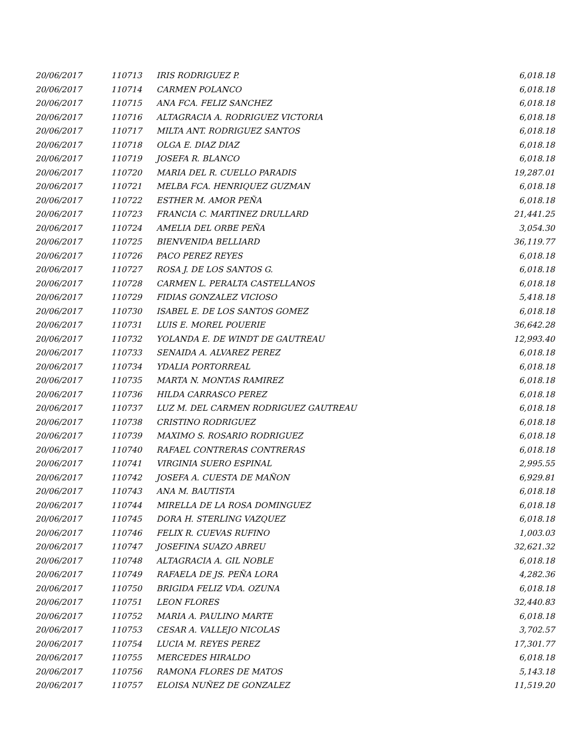| 20/06/2017 | 110713 | IRIS RODRIGUEZ P. | 6,018.18 |
| 20/06/2017 | 110714 | CARMEN POLANCO | 6,018.18 |
| 20/06/2017 | 110715 | ANA FCA. FELIZ SANCHEZ | 6,018.18 |
| 20/06/2017 | 110716 | ALTAGRACIA A. RODRIGUEZ VICTORIA | 6,018.18 |
| 20/06/2017 | 110717 | MILTA ANT. RODRIGUEZ SANTOS | 6,018.18 |
| 20/06/2017 | 110718 | OLGA E. DIAZ DIAZ | 6,018.18 |
| 20/06/2017 | 110719 | JOSEFA R. BLANCO | 6,018.18 |
| 20/06/2017 | 110720 | MARIA DEL R. CUELLO PARADIS | 19,287.01 |
| 20/06/2017 | 110721 | MELBA FCA. HENRIQUEZ GUZMAN | 6,018.18 |
| 20/06/2017 | 110722 | ESTHER M. AMOR PEÑA | 6,018.18 |
| 20/06/2017 | 110723 | FRANCIA C. MARTINEZ DRULLARD | 21,441.25 |
| 20/06/2017 | 110724 | AMELIA DEL ORBE PEÑA | 3,054.30 |
| 20/06/2017 | 110725 | BIENVENIDA BELLIARD | 36,119.77 |
| 20/06/2017 | 110726 | PACO PEREZ REYES | 6,018.18 |
| 20/06/2017 | 110727 | ROSA J. DE LOS SANTOS G. | 6,018.18 |
| 20/06/2017 | 110728 | CARMEN L. PERALTA CASTELLANOS | 6,018.18 |
| 20/06/2017 | 110729 | FIDIAS GONZALEZ VICIOSO | 5,418.18 |
| 20/06/2017 | 110730 | ISABEL E. DE LOS SANTOS GOMEZ | 6,018.18 |
| 20/06/2017 | 110731 | LUIS E. MOREL POUERIE | 36,642.28 |
| 20/06/2017 | 110732 | YOLANDA E. DE WINDT DE GAUTREAU | 12,993.40 |
| 20/06/2017 | 110733 | SENAIDA A. ALVAREZ PEREZ | 6,018.18 |
| 20/06/2017 | 110734 | YDALIA PORTORREAL | 6,018.18 |
| 20/06/2017 | 110735 | MARTA N. MONTAS RAMIREZ | 6,018.18 |
| 20/06/2017 | 110736 | HILDA CARRASCO PEREZ | 6,018.18 |
| 20/06/2017 | 110737 | LUZ M. DEL CARMEN RODRIGUEZ GAUTREAU | 6,018.18 |
| 20/06/2017 | 110738 | CRISTINO RODRIGUEZ | 6,018.18 |
| 20/06/2017 | 110739 | MAXIMO S. ROSARIO RODRIGUEZ | 6,018.18 |
| 20/06/2017 | 110740 | RAFAEL CONTRERAS CONTRERAS | 6,018.18 |
| 20/06/2017 | 110741 | VIRGINIA SUERO ESPINAL | 2,995.55 |
| 20/06/2017 | 110742 | JOSEFA A. CUESTA DE MAÑON | 6,929.81 |
| 20/06/2017 | 110743 | ANA M. BAUTISTA | 6,018.18 |
| 20/06/2017 | 110744 | MIRELLA DE LA ROSA DOMINGUEZ | 6,018.18 |
| 20/06/2017 | 110745 | DORA H. STERLING VAZQUEZ | 6,018.18 |
| 20/06/2017 | 110746 | FELIX R. CUEVAS RUFINO | 1,003.03 |
| 20/06/2017 | 110747 | JOSEFINA SUAZO ABREU | 32,621.32 |
| 20/06/2017 | 110748 | ALTAGRACIA A. GIL NOBLE | 6,018.18 |
| 20/06/2017 | 110749 | RAFAELA DE JS. PEÑA LORA | 4,282.36 |
| 20/06/2017 | 110750 | BRIGIDA FELIZ VDA. OZUNA | 6,018.18 |
| 20/06/2017 | 110751 | LEON FLORES | 32,440.83 |
| 20/06/2017 | 110752 | MARIA A. PAULINO MARTE | 6,018.18 |
| 20/06/2017 | 110753 | CESAR A. VALLEJO NICOLAS | 3,702.57 |
| 20/06/2017 | 110754 | LUCIA M. REYES PEREZ | 17,301.77 |
| 20/06/2017 | 110755 | MERCEDES HIRALDO | 6,018.18 |
| 20/06/2017 | 110756 | RAMONA FLORES DE MATOS | 5,143.18 |
| 20/06/2017 | 110757 | ELOISA NUÑEZ DE GONZALEZ | 11,519.20 |